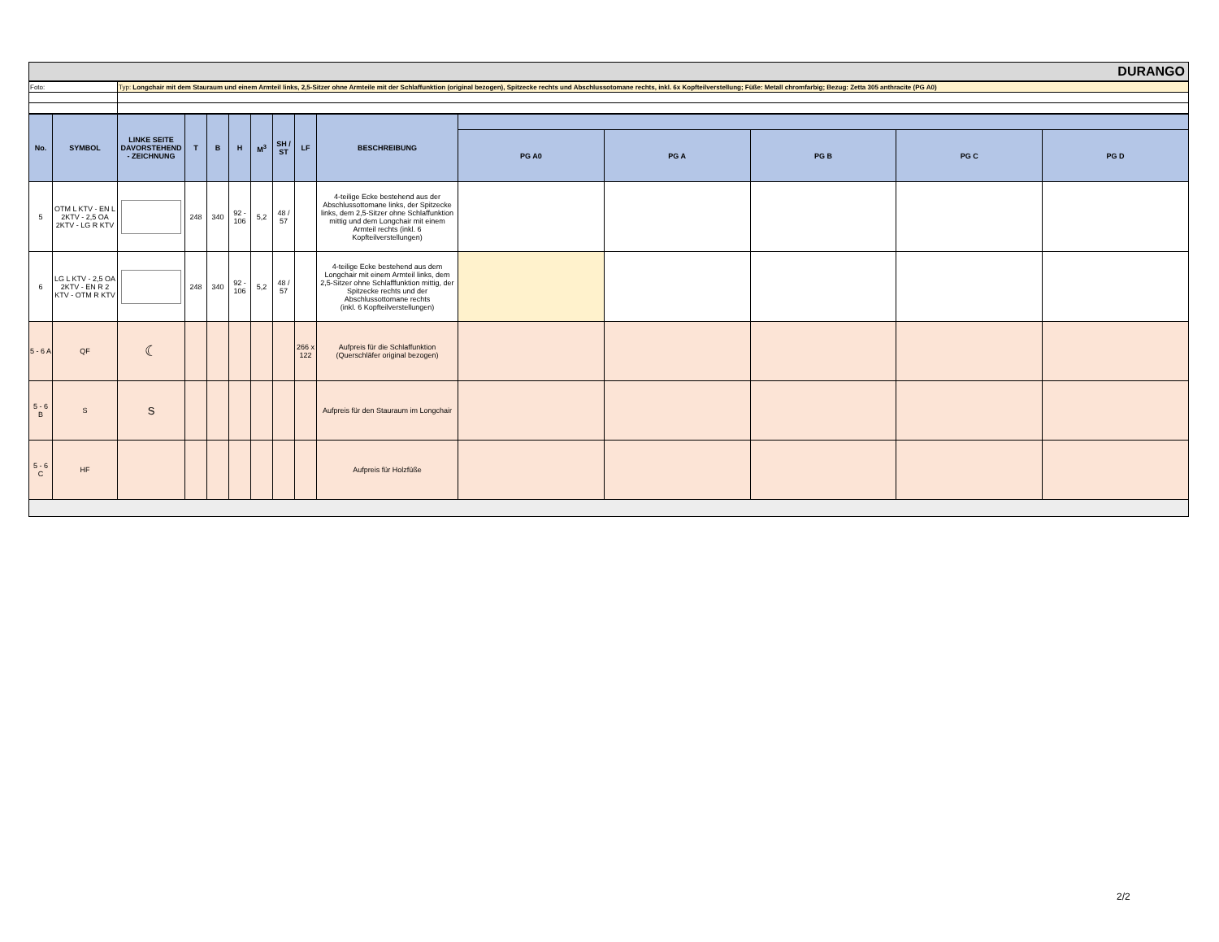DURANGO
| Foto: | Typ: Longchair mit dem Stauraum und einem Armteil links, 2,5-Sitzer ohne Armteile mit der Schlaffunktion (original bezogen), Spitzecke rechts und Abschlussotomane rechts, inkl. 6x Kopfteilverstellung; Füße: Metall chromfarbig; Bezug: Zetta 305 anthracite (PG A0) |
| No. | SYMBOL | LINKE SEITE DAVORSTEHEND - ZEICHNUNG | T | B | H | M<sup>3</sup> | SH / ST | LF | BESCHREIBUNG | | | | | |
| --- | --- | --- | --- | --- | --- | --- | --- | --- | --- | --- | --- | --- | --- | --- |
| | | | | | | | | | | PG A0 | PG A | PG B | PG C | PG D |
| 5 | OTM L KTV - EN L 2KTV - 2,5 OA 2KTV - LG R KTV | | 248 | 340 | 92 - 106 | 5,2 | 48 / 57 | | 4-teilige Ecke bestehend aus der Abschlussottomane links, der Spitzecke links, dem 2,5-Sitzer ohne Schlaffunktion mittig und dem Longchair mit einem Armteil rechts (inkl. 6 Kopfteilverstellungen) | | | | | |
| 6 | LG L KTV - 2,5 OA 2KTV - EN R 2 KTV - OTM R KTV | | 248 | 340 | 92 - 106 | 5,2 | 48 / 57 | | 4-teilige Ecke bestehend aus dem Longchair mit einem Armteil links, dem 2,5-Sitzer ohne Schlafffunktion mittig, der Spitzecke rechts und der Abschlussottomane rechts (inkl. 6 Kopfteilverstellungen) | | | | | |
| 5 - 6 A | QF | ☾ | | | | | | 266 x 122 | Aufpreis für die Schlaffunktion (Querschläfer original bezogen) | | | | | |
| 5 - 6 B | S | S | | | | | | | Aufpreis für den Stauraum im Longchair | | | | | |
| 5 - 6 C | HF | | | | | | | | Aufpreis für Holzfüße | | | | | |
2/2